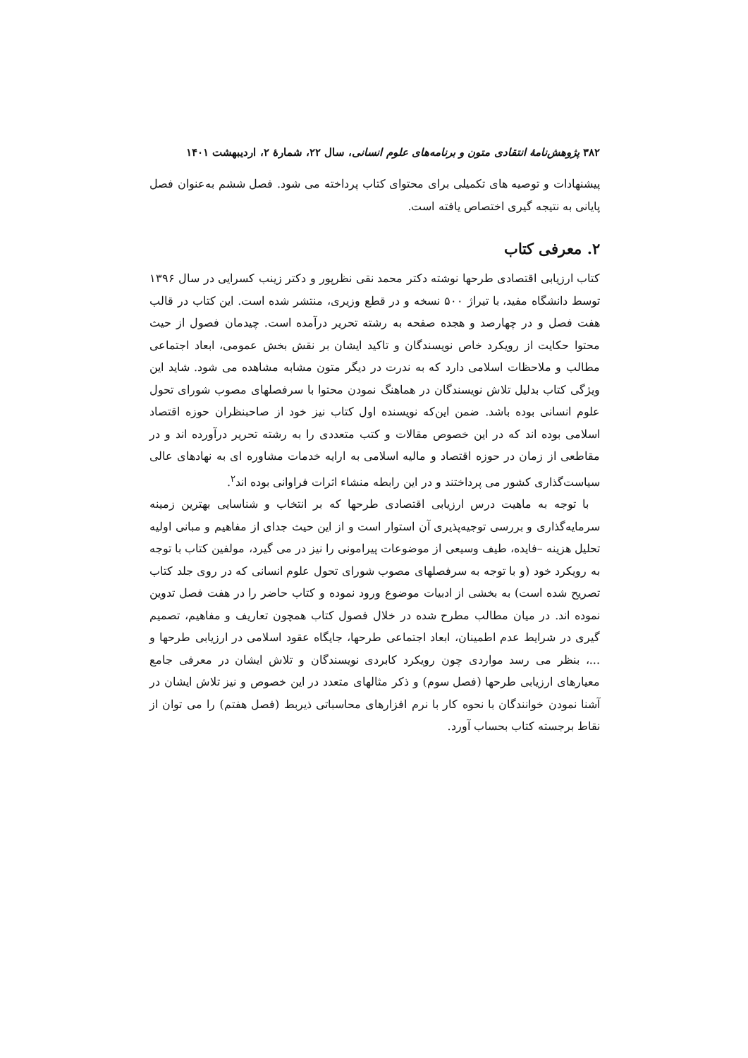۳۸۲ پژوهش‌نامهٔ انتقادی متون و برنامه‌های علوم انسانی، سال ۲۲، شمارهٔ ۲، اردیبهشت ۱۴۰۱
پیشنهادات و توصیه های تکمیلی برای محتوای کتاب پرداخته می شود. فصل ششم به‌عنوان فصل پایانی به نتیجه گیری اختصاص یافته است.
۲. معرفی کتاب
کتاب ارزیابی اقتصادی طرحها نوشته دکتر محمد نقی نظرپور و دکتر زینب کسرایی در سال ۱۳۹۶ توسط دانشگاه مفید، با تیراژ ۵۰۰ نسخه و در قطع وزیری، منتشر شده است. این کتاب در قالب هفت فصل و در چهارصد و هجده صفحه به رشته تحریر درآمده است. چیدمان فصول از حیث محتوا حکایت از رویکرد خاص نویسندگان و تاکید ایشان بر نقش بخش عمومی، ابعاد اجتماعی مطالب و ملاحظات اسلامی دارد که به ندرت در دیگر متون مشابه مشاهده می شود. شاید این ویژگی کتاب بدلیل تلاش نویسندگان در هماهنگ نمودن محتوا با سرفصلهای مصوب شورای تحول علوم انسانی بوده باشد. ضمن این‌که نویسنده اول کتاب نیز خود از صاحبنظران حوزه اقتصاد اسلامی بوده اند که در این خصوص مقالات و کتب متعددی را به رشته تحریر درآورده اند و در مقاطعی از زمان در حوزه اقتصاد و مالیه اسلامی به ارایه خدمات مشاوره ای به نهادهای عالی سیاست‌گذاری کشور می پرداختند و در این رابطه منشاء اثرات فراوانی بوده اند<sup>۲</sup>.
با توجه به ماهیت درس ارزیابی اقتصادی طرحها که بر انتخاب و شناسایی بهترین زمینه سرمایه‌گذاری و بررسی توجیه‌پذیری آن استوار است و از این حیث جدای از مفاهیم و مبانی اولیه تحلیل هزینه –فایده، طیف وسیعی از موضوعات پیرامونی را نیز در می گیرد، مولفین کتاب با توجه به رویکرد خود (و با توجه به سرفصلهای مصوب شورای تحول علوم انسانی که در روی جلد کتاب تصریح شده است) به بخشی از ادبیات موضوع ورود نموده و کتاب حاضر را در هفت فصل تدوین نموده اند. در میان مطالب مطرح شده در خلال فصول کتاب همچون تعاریف و مفاهیم، تصمیم گیری در شرایط عدم اطمینان، ابعاد اجتماعی طرحها، جایگاه عقود اسلامی در ارزیابی طرحها و ...، بنظر می رسد مواردی چون رویکرد کابردی نویسندگان و تلاش ایشان در معرفی جامع معیارهای ارزیابی طرحها (فصل سوم) و ذکر مثالهای متعدد در این خصوص و نیز تلاش ایشان در آشنا نمودن خوانندگان با نحوه کار با نرم افزارهای محاسباتی ذیربط (فصل هفتم) را می توان از نقاط برجسته کتاب بحساب آورد.